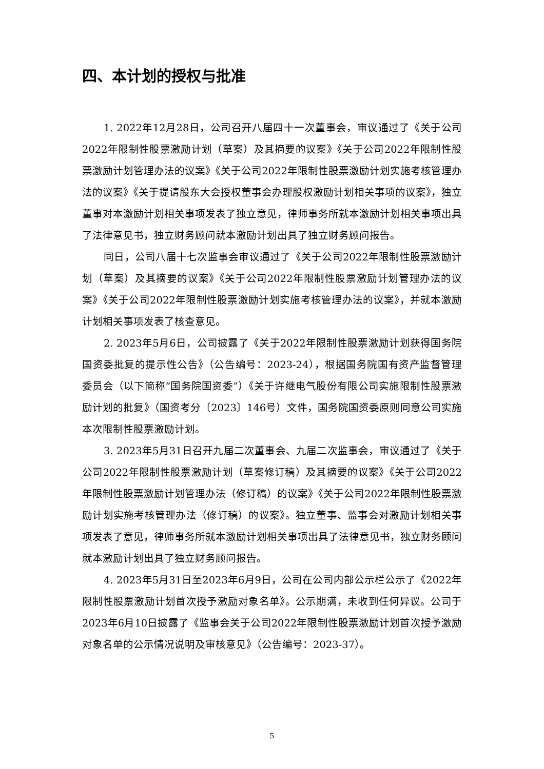四、本计划的授权与批准
1. 2022年12月28日，公司召开八届四十一次董事会，审议通过了《关于公司2022年限制性股票激励计划（草案）及其摘要的议案》《关于公司2022年限制性股票激励计划管理办法的议案》《关于公司2022年限制性股票激励计划实施考核管理办法的议案》《关于提请股东大会授权董事会办理股权激励计划相关事项的议案》，独立董事对本激励计划相关事项发表了独立意见，律师事务所就本激励计划相关事项出具了法律意见书，独立财务顾问就本激励计划出具了独立财务顾问报告。
同日，公司八届十七次监事会审议通过了《关于公司2022年限制性股票激励计划（草案）及其摘要的议案》《关于公司2022年限制性股票激励计划管理办法的议案》《关于公司2022年限制性股票激励计划实施考核管理办法的议案》，并就本激励计划相关事项发表了核查意见。
2. 2023年5月6日，公司披露了《关于2022年限制性股票激励计划获得国务院国资委批复的提示性公告》（公告编号：2023-24），根据国务院国有资产监督管理委员会（以下简称“国务院国资委”）《关于许继电气股份有限公司实施限制性股票激励计划的批复》（国资考分〔2023〕146号）文件，国务院国资委原则同意公司实施本次限制性股票激励计划。
3. 2023年5月31日召开九届二次董事会、九届二次监事会，审议通过了《关于公司2022年限制性股票激励计划（草案修订稿）及其摘要的议案》《关于公司2022年限制性股票激励计划管理办法（修订稿）的议案》《关于公司2022年限制性股票激励计划实施考核管理办法（修订稿）的议案》。独立董事、监事会对激励计划相关事项发表了意见，律师事务所就本激励计划相关事项出具了法律意见书，独立财务顾问就本激励计划出具了独立财务顾问报告。
4. 2023年5月31日至2023年6月9日，公司在公司内部公示栏公示了《2022年限制性股票激励计划首次授予激励对象名单》。公示期满，未收到任何异议。公司于2023年6月10日披露了《监事会关于公司2022年限制性股票激励计划首次授予激励对象名单的公示情况说明及审核意见》（公告编号：2023-37）。
5